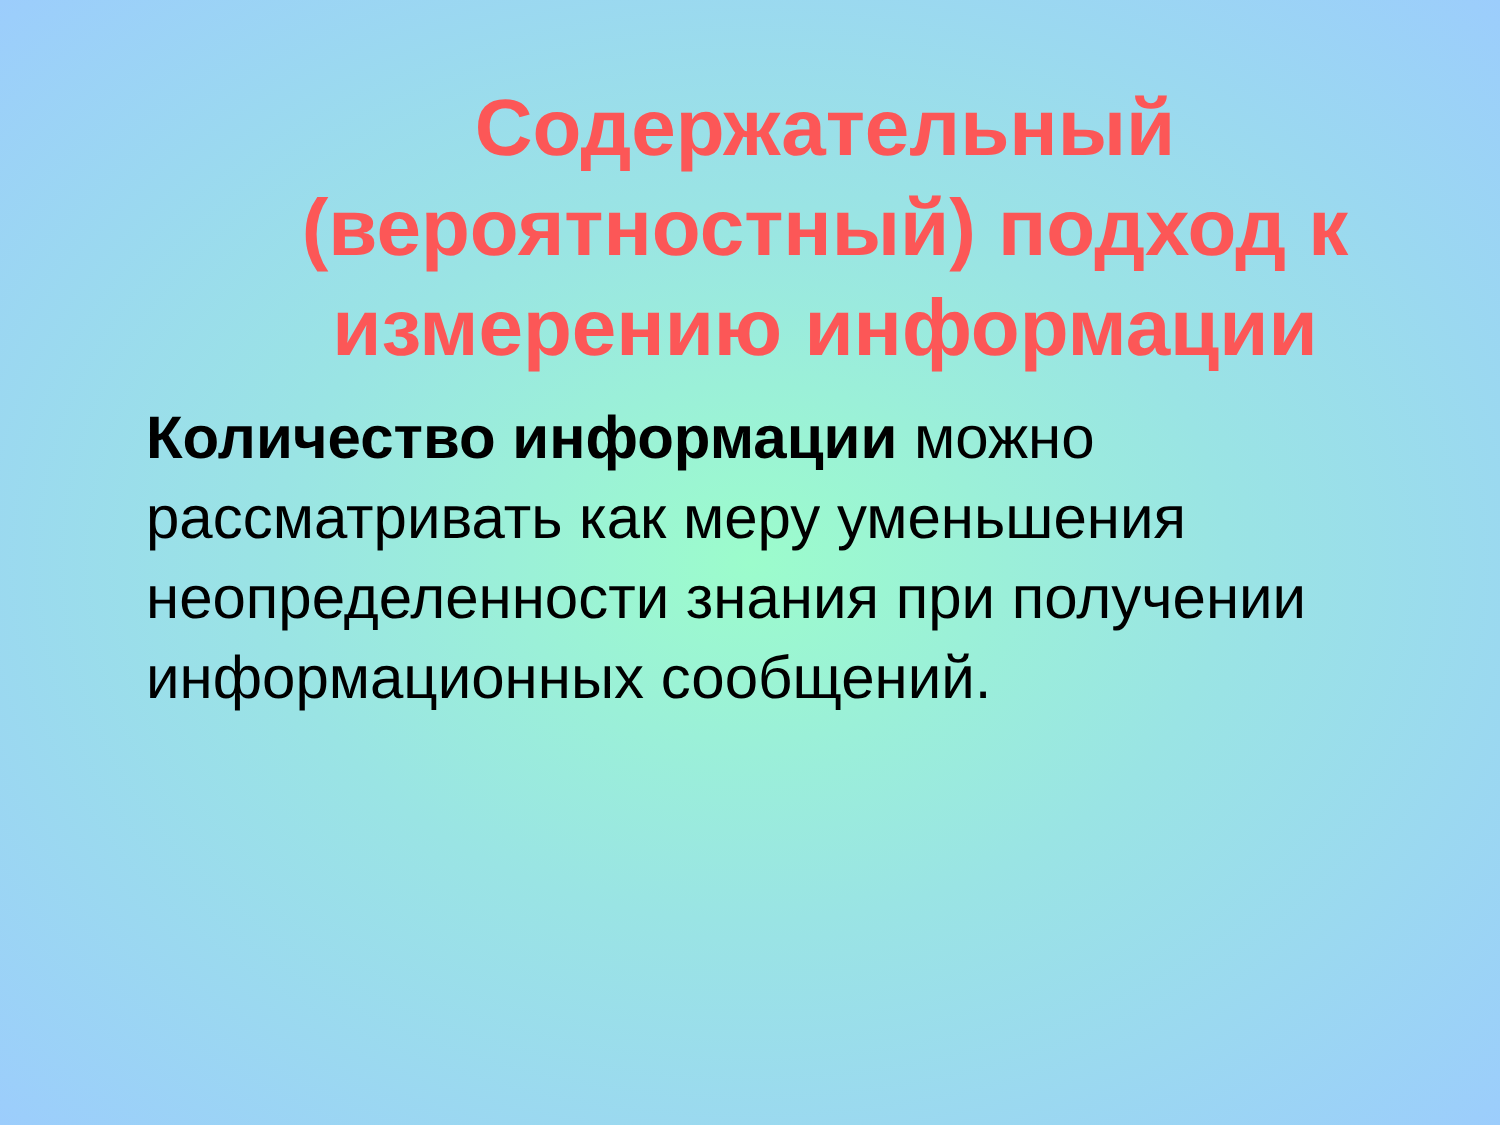Содержательный (вероятностный) подход к измерению информации
Количество информации можно рассматривать как меру уменьшения неопределенности знания при получении информационных сообщений.